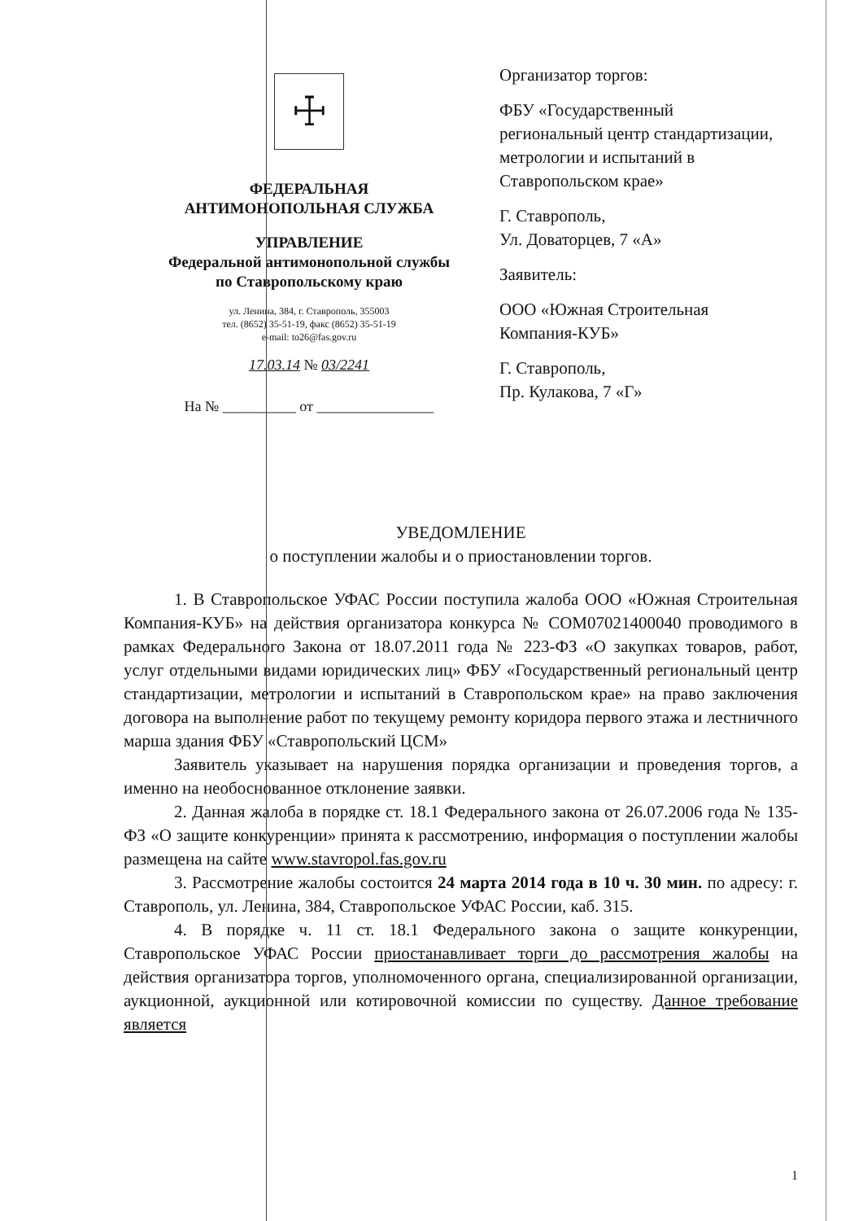☩
ФЕДЕРАЛЬНАЯ
АНТИМОНОПОЛЬНАЯ СЛУЖБА
УПРАВЛЕНИЕ
Федеральной антимонопольной службы
по Ставропольскому краю
ул. Ленина, 384, г. Ставрополь, 355003
тел. (8652) 35-51-19, факс (8652) 35-51-19
e-mail: to26@fas.gov.ru
17.03.14 № 03/2241
На № __________ от ________________
Организатор торгов:
ФБУ «Государственный региональный центр стандартизации, метрологии и испытаний в Ставропольском крае»
Г. Ставрополь,
Ул. Доваторцев, 7 «А»
Заявитель:
ООО «Южная Строительная Компания-КУБ»
Г. Ставрополь,
Пр. Кулакова, 7 «Г»
УВЕДОМЛЕНИЕ
о поступлении жалобы и о приостановлении торгов.
1. В Ставропольское УФАС России поступила жалоба ООО «Южная Строительная Компания-КУБ» на действия организатора конкурса № COM07021400040 проводимого в рамках Федерального Закона от 18.07.2011 года № 223-ФЗ «О закупках товаров, работ, услуг отдельными видами юридических лиц» ФБУ «Государственный региональный центр стандартизации, метрологии и испытаний в Ставропольском крае» на право заключения договора на выполнение работ по текущему ремонту коридора первого этажа и лестничного марша здания ФБУ «Ставропольский ЦСМ»
Заявитель указывает на нарушения порядка организации и проведения торгов, а именно на необоснованное отклонение заявки.
2. Данная жалоба в порядке ст. 18.1 Федерального закона от 26.07.2006 года № 135-ФЗ «О защите конкуренции» принята к рассмотрению, информация о поступлении жалобы размещена на сайте www.stavropol.fas.gov.ru
3. Рассмотрение жалобы состоится 24 марта 2014 года в 10 ч. 30 мин. по адресу: г. Ставрополь, ул. Ленина, 384, Ставропольское УФАС России, каб. 315.
4. В порядке ч. 11 ст. 18.1 Федерального закона о защите конкуренции, Ставропольское УФАС России приостанавливает торги до рассмотрения жалобы на действия организатора торгов, уполномоченного органа, специализированной организации, аукционной, аукционной или котировочной комиссии по существу. Данное требование является
1